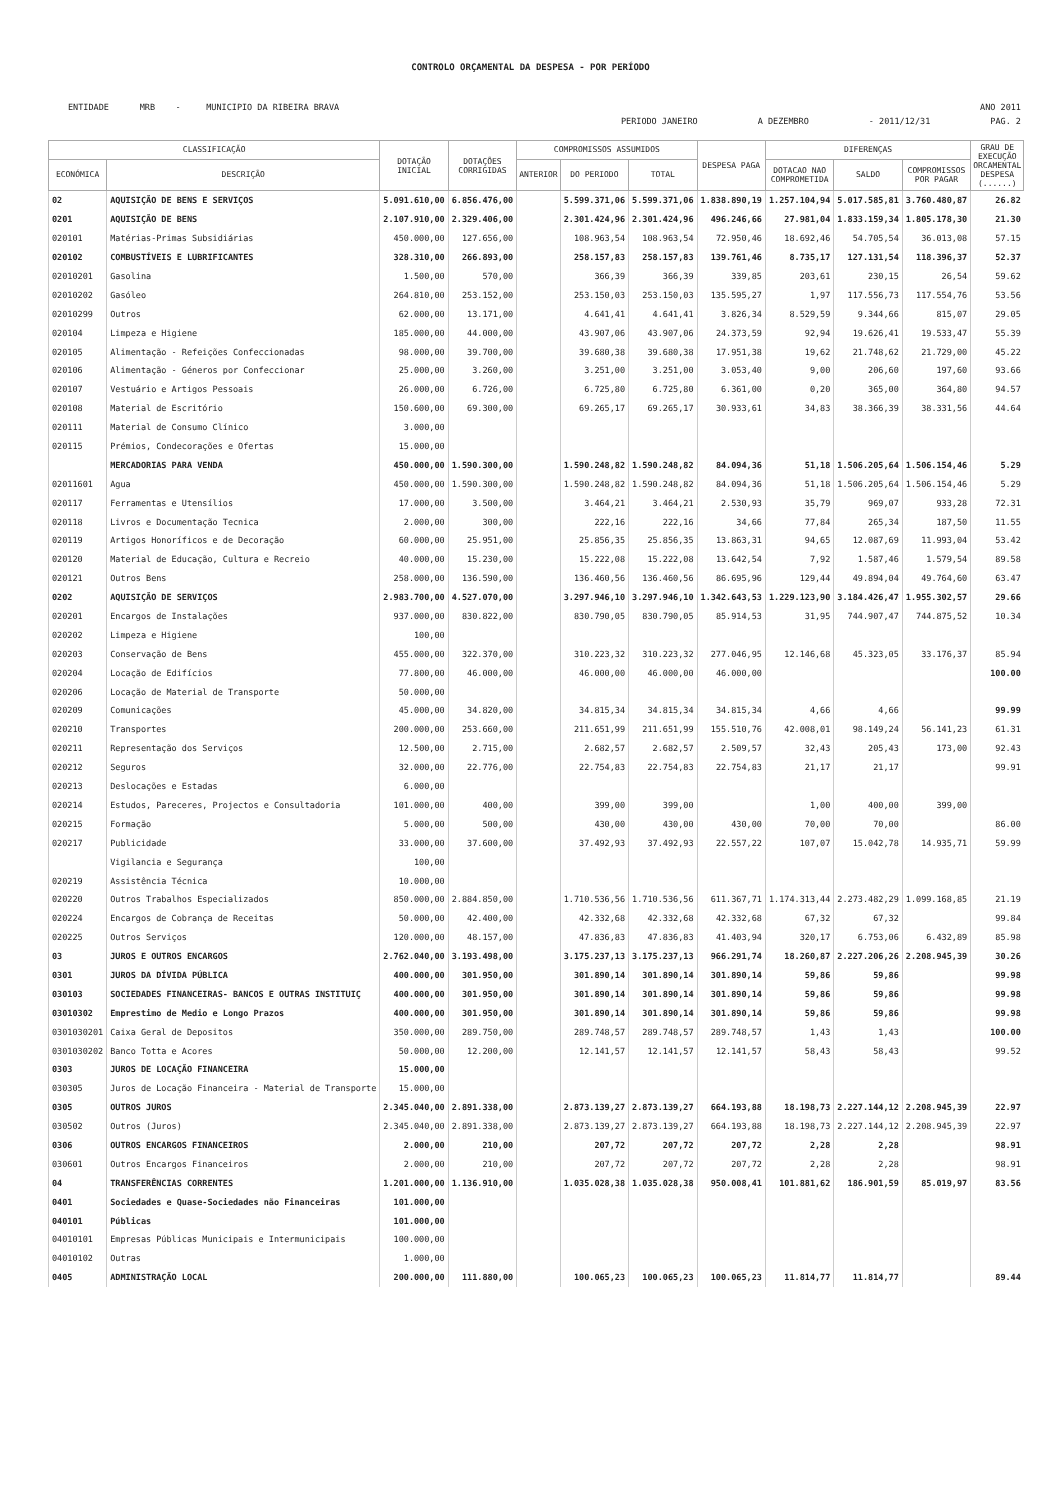CONTROLO ORÇAMENTAL DA DESPESA - POR PERÍODO
ENTIDADE MRB - MUNICIPIO DA RIBEIRA BRAVA ANO 2011
PERIODO JANEIRO A DEZEMBRO - 2011/12/31 PAG. 2
| CLASSIFICAÇÃO | | DOTAÇÃO INICIAL | DOTAÇÕES CORRIGIDAS | COMPROMISSOS ASSUMIDOS | | | DESPESA PAGA | DIFERENÇAS | | | GRAU DE EXECUÇÃO ORCAMENTAL DESPESA (......) |
| --- | --- | --- | --- | --- | --- | --- | --- | --- | --- | --- | --- |
| ECONÓMICA | DESCRIÇÃO | | | ANTERIOR | DO PERIODO | TOTAL | | DOTACAO NAO COMPROMETIDA | SALDO | COMPROMISSOS POR PAGAR | |
| 02 | AQUISIÇÃO DE BENS E SERVIÇOS | 5.091.610,00 | 6.856.476,00 | | 5.599.371,06 | 5.599.371,06 | 1.838.890,19 | 1.257.104,94 | 5.017.585,81 | 3.760.480,87 | 26.82 |
| 0201 | AQUISIÇÃO DE BENS | 2.107.910,00 | 2.329.406,00 | | 2.301.424,96 | 2.301.424,96 | 496.246,66 | 27.981,04 | 1.833.159,34 | 1.805.178,30 | 21.30 |
| 020101 | Matérias-Primas Subsidiárias | 450.000,00 | 127.656,00 | | 108.963,54 | 108.963,54 | 72.950,46 | 18.692,46 | 54.705,54 | 36.013,08 | 57.15 |
| 020102 | COMBUSTÍVEIS E LUBRIFICANTES | 328.310,00 | 266.893,00 | | 258.157,83 | 258.157,83 | 139.761,46 | 8.735,17 | 127.131,54 | 118.396,37 | 52.37 |
| 02010201 | Gasolina | 1.500,00 | 570,00 | | 366,39 | 366,39 | 339,85 | 203,61 | 230,15 | 26,54 | 59.62 |
| 02010202 | Gasóleo | 264.810,00 | 253.152,00 | | 253.150,03 | 253.150,03 | 135.595,27 | 1,97 | 117.556,73 | 117.554,76 | 53.56 |
| 02010299 | Outros | 62.000,00 | 13.171,00 | | 4.641,41 | 4.641,41 | 3.826,34 | 8.529,59 | 9.344,66 | 815,07 | 29.05 |
| 020104 | Limpeza e Higiene | 185.000,00 | 44.000,00 | | 43.907,06 | 43.907,06 | 24.373,59 | 92,94 | 19.626,41 | 19.533,47 | 55.39 |
| 020105 | Alimentação - Refeições Confeccionadas | 98.000,00 | 39.700,00 | | 39.680,38 | 39.680,38 | 17.951,38 | 19,62 | 21.748,62 | 21.729,00 | 45.22 |
| 020106 | Alimentação - Géneros por Confeccionar | 25.000,00 | 3.260,00 | | 3.251,00 | 3.251,00 | 3.053,40 | 9,00 | 206,60 | 197,60 | 93.66 |
| 020107 | Vestuário e Artigos Pessoais | 26.000,00 | 6.726,00 | | 6.725,80 | 6.725,80 | 6.361,00 | 0,20 | 365,00 | 364,80 | 94.57 |
| 020108 | Material de Escritório | 150.600,00 | 69.300,00 | | 69.265,17 | 69.265,17 | 30.933,61 | 34,83 | 38.366,39 | 38.331,56 | 44.64 |
| 020111 | Material de Consumo Clínico | 3.000,00 | | | | | | | | | |
| 020115 | Prémios, Condecorações e Ofertas | 15.000,00 | | | | | | | | | |
| | MERCADORIAS PARA VENDA | 450.000,00 | 1.590.300,00 | | 1.590.248,82 | 1.590.248,82 | 84.094,36 | 51,18 | 1.506.205,64 | 1.506.154,46 | 5.29 |
| 02011601 | Agua | 450.000,00 | 1.590.300,00 | | 1.590.248,82 | 1.590.248,82 | 84.094,36 | 51,18 | 1.506.205,64 | 1.506.154,46 | 5.29 |
| 020117 | Ferramentas e Utensílios | 17.000,00 | 3.500,00 | | 3.464,21 | 3.464,21 | 2.530,93 | 35,79 | 969,07 | 933,28 | 72.31 |
| 020118 | Livros e Documentação Tecnica | 2.000,00 | 300,00 | | 222,16 | 222,16 | 34,66 | 77,84 | 265,34 | 187,50 | 11.55 |
| 020119 | Artigos Honoríficos e de Decoração | 60.000,00 | 25.951,00 | | 25.856,35 | 25.856,35 | 13.863,31 | 94,65 | 12.087,69 | 11.993,04 | 53.42 |
| 020120 | Material de Educação, Cultura e Recreio | 40.000,00 | 15.230,00 | | 15.222,08 | 15.222,08 | 13.642,54 | 7,92 | 1.587,46 | 1.579,54 | 89.58 |
| 020121 | Outros Bens | 258.000,00 | 136.590,00 | | 136.460,56 | 136.460,56 | 86.695,96 | 129,44 | 49.894,04 | 49.764,60 | 63.47 |
| 0202 | AQUISIÇÃO DE SERVIÇOS | 2.983.700,00 | 4.527.070,00 | | 3.297.946,10 | 3.297.946,10 | 1.342.643,53 | 1.229.123,90 | 3.184.426,47 | 1.955.302,57 | 29.66 |
| 020201 | Encargos de Instalações | 937.000,00 | 830.822,00 | | 830.790,05 | 830.790,05 | 85.914,53 | 31,95 | 744.907,47 | 744.875,52 | 10.34 |
| 020202 | Limpeza e Higiene | 100,00 | | | | | | | | | |
| 020203 | Conservação de Bens | 455.000,00 | 322.370,00 | | 310.223,32 | 310.223,32 | 277.046,95 | 12.146,68 | 45.323,05 | 33.176,37 | 85.94 |
| 020204 | Locação de Edifícios | 77.800,00 | 46.000,00 | | 46.000,00 | 46.000,00 | 46.000,00 | | | | 100.00 |
| 020206 | Locação de Material de Transporte | 50.000,00 | | | | | | | | | |
| 020209 | Comunicações | 45.000,00 | 34.820,00 | | 34.815,34 | 34.815,34 | 34.815,34 | 4,66 | 4,66 | | 99.99 |
| 020210 | Transportes | 200.000,00 | 253.660,00 | | 211.651,99 | 211.651,99 | 155.510,76 | 42.008,01 | 98.149,24 | 56.141,23 | 61.31 |
| 020211 | Representação dos Serviços | 12.500,00 | 2.715,00 | | 2.682,57 | 2.682,57 | 2.509,57 | 32,43 | 205,43 | 173,00 | 92.43 |
| 020212 | Seguros | 32.000,00 | 22.776,00 | | 22.754,83 | 22.754,83 | 22.754,83 | 21,17 | 21,17 | | 99.91 |
| 020213 | Deslocações e Estadas | 6.000,00 | | | | | | | | | |
| 020214 | Estudos, Pareceres, Projectos e Consultadoria | 101.000,00 | 400,00 | | 399,00 | 399,00 | | 1,00 | 400,00 | 399,00 | |
| 020215 | Formação | 5.000,00 | 500,00 | | 430,00 | 430,00 | 430,00 | 70,00 | 70,00 | | 86.00 |
| 020217 | Publicidade | 33.000,00 | 37.600,00 | | 37.492,93 | 37.492,93 | 22.557,22 | 107,07 | 15.042,78 | 14.935,71 | 59.99 |
| | Vigilancia e Segurança | 100,00 | | | | | | | | | |
| 020219 | Assistência Técnica | 10.000,00 | | | | | | | | | |
| 020220 | Outros Trabalhos Especializados | 850.000,00 | 2.884.850,00 | | 1.710.536,56 | 1.710.536,56 | 611.367,71 | 1.174.313,44 | 2.273.482,29 | 1.099.168,85 | 21.19 |
| 020224 | Encargos de Cobrança de Receitas | 50.000,00 | 42.400,00 | | 42.332,68 | 42.332,68 | 42.332,68 | 67,32 | 67,32 | | 99.84 |
| 020225 | Outros Serviços | 120.000,00 | 48.157,00 | | 47.836,83 | 47.836,83 | 41.403,94 | 320,17 | 6.753,06 | 6.432,89 | 85.98 |
| 03 | JUROS E OUTROS ENCARGOS | 2.762.040,00 | 3.193.498,00 | | 3.175.237,13 | 3.175.237,13 | 966.291,74 | 18.260,87 | 2.227.206,26 | 2.208.945,39 | 30.26 |
| 0301 | JUROS DA DÍVIDA PÚBLICA | 400.000,00 | 301.950,00 | | 301.890,14 | 301.890,14 | 301.890,14 | 59,86 | 59,86 | | 99.98 |
| 030103 | SOCIEDADES FINANCEIRAS- BANCOS E OUTRAS INSTITUIÇ | 400.000,00 | 301.950,00 | | 301.890,14 | 301.890,14 | 301.890,14 | 59,86 | 59,86 | | 99.98 |
| 03010302 | Emprestimo de Medio e Longo Prazos | 400.000,00 | 301.950,00 | | 301.890,14 | 301.890,14 | 301.890,14 | 59,86 | 59,86 | | 99.98 |
| 0301030201 | Caixa Geral de Depositos | 350.000,00 | 289.750,00 | | 289.748,57 | 289.748,57 | 289.748,57 | 1,43 | 1,43 | | 100.00 |
| 0301030202 | Banco Totta e Acores | 50.000,00 | 12.200,00 | | 12.141,57 | 12.141,57 | 12.141,57 | 58,43 | 58,43 | | 99.52 |
| 0303 | JUROS DE LOCAÇÃO FINANCEIRA | 15.000,00 | | | | | | | | | |
| 030305 | Juros de Locação Financeira - Material de Transporte | 15.000,00 | | | | | | | | | |
| 0305 | OUTROS JUROS | 2.345.040,00 | 2.891.338,00 | | 2.873.139,27 | 2.873.139,27 | 664.193,88 | 18.198,73 | 2.227.144,12 | 2.208.945,39 | 22.97 |
| 030502 | Outros (Juros) | 2.345.040,00 | 2.891.338,00 | | 2.873.139,27 | 2.873.139,27 | 664.193,88 | 18.198,73 | 2.227.144,12 | 2.208.945,39 | 22.97 |
| 0306 | OUTROS ENCARGOS FINANCEIROS | 2.000,00 | 210,00 | | 207,72 | 207,72 | 207,72 | 2,28 | 2,28 | | 98.91 |
| 030601 | Outros Encargos Financeiros | 2.000,00 | 210,00 | | 207,72 | 207,72 | 207,72 | 2,28 | 2,28 | | 98.91 |
| 04 | TRANSFERÊNCIAS CORRENTES | 1.201.000,00 | 1.136.910,00 | | 1.035.028,38 | 1.035.028,38 | 950.008,41 | 101.881,62 | 186.901,59 | 85.019,97 | 83.56 |
| 0401 | Sociedades e Quase-Sociedades não Financeiras | 101.000,00 | | | | | | | | | |
| 040101 | Públicas | 101.000,00 | | | | | | | | | |
| 04010101 | Empresas Públicas Municipais e Intermunicipais | 100.000,00 | | | | | | | | | |
| 04010102 | Outras | 1.000,00 | | | | | | | | | |
| 0405 | ADMINISTRAÇÃO LOCAL | 200.000,00 | 111.880,00 | | 100.065,23 | 100.065,23 | 100.065,23 | 11.814,77 | 11.814,77 | | 89.44 |